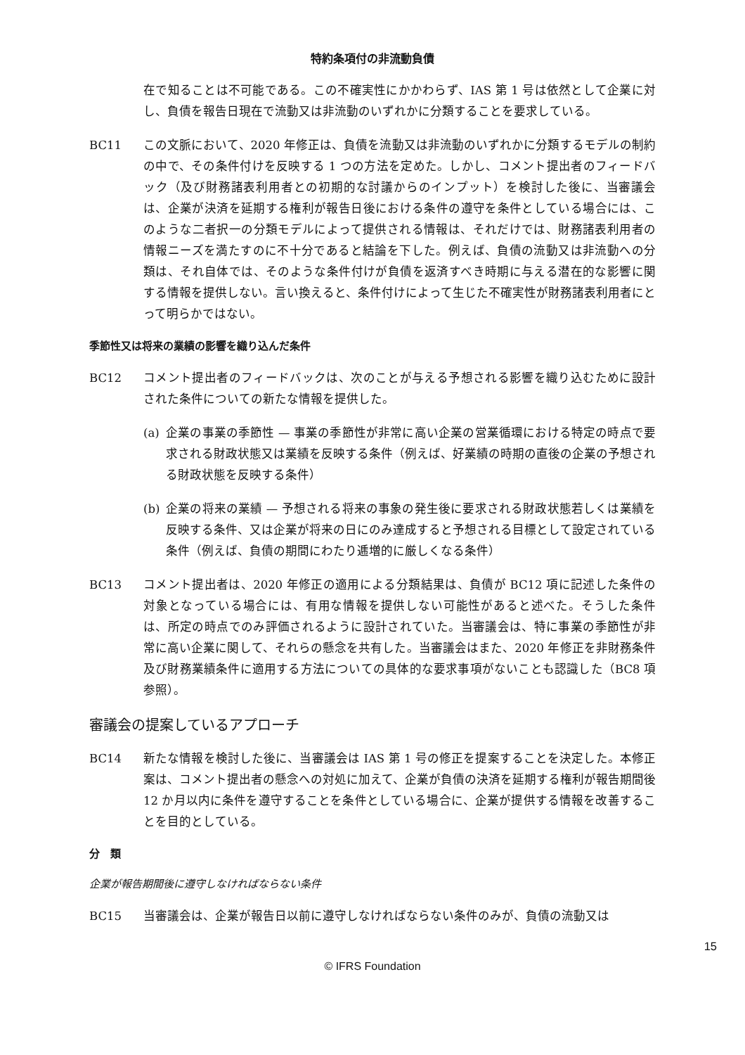特約条項付の非流動負債
在で知ることは不可能である。この不確実性にかかわらず、IAS 第 1 号は依然として企業に対し、負債を報告日現在で流動又は非流動のいずれかに分類することを要求している。
BC11 この文脈において、2020 年修正は、負債を流動又は非流動のいずれかに分類するモデルの制約の中で、その条件付けを反映する 1 つの方法を定めた。しかし、コメント提出者のフィードバック（及び財務諸表利用者との初期的な討議からのインプット）を検討した後に、当審議会は、企業が決済を延期する権利が報告日後における条件の遵守を条件としている場合には、このような二者択一の分類モデルによって提供される情報は、それだけでは、財務諸表利用者の情報ニーズを満たすのに不十分であると結論を下した。例えば、負債の流動又は非流動への分類は、それ自体では、そのような条件付けが負債を返済すべき時期に与える潜在的な影響に関する情報を提供しない。言い換えると、条件付けによって生じた不確実性が財務諸表利用者にとって明らかではない。
季節性又は将来の業績の影響を織り込んだ条件
BC12 コメント提出者のフィードバックは、次のことが与える予想される影響を織り込むために設計された条件についての新たな情報を提供した。
(a) 企業の事業の季節性 — 事業の季節性が非常に高い企業の営業循環における特定の時点で要求される財政状態又は業績を反映する条件（例えば、好業績の時期の直後の企業の予想される財政状態を反映する条件）
(b) 企業の将来の業績 — 予想される将来の事象の発生後に要求される財政状態若しくは業績を反映する条件、又は企業が将来の日にのみ達成すると予想される目標として設定されている条件（例えば、負債の期間にわたり逓増的に厳しくなる条件）
BC13 コメント提出者は、2020 年修正の適用による分類結果は、負債が BC12 項に記述した条件の対象となっている場合には、有用な情報を提供しない可能性があると述べた。そうした条件は、所定の時点でのみ評価されるように設計されていた。当審議会は、特に事業の季節性が非常に高い企業に関して、それらの懸念を共有した。当審議会はまた、2020 年修正を非財務条件及び財務業績条件に適用する方法についての具体的な要求事項がないことも認識した（BC8 項参照）。
審議会の提案しているアプローチ
BC14 新たな情報を検討した後に、当審議会は IAS 第 1 号の修正を提案することを決定した。本修正案は、コメント提出者の懸念への対処に加えて、企業が負債の決済を延期する権利が報告期間後 12 か月以内に条件を遵守することを条件としている場合に、企業が提供する情報を改善することを目的としている。
分　類
企業が報告期間後に遵守しなければならない条件
BC15 当審議会は、企業が報告日以前に遵守しなければならない条件のみが、負債の流動又は
15
© IFRS Foundation